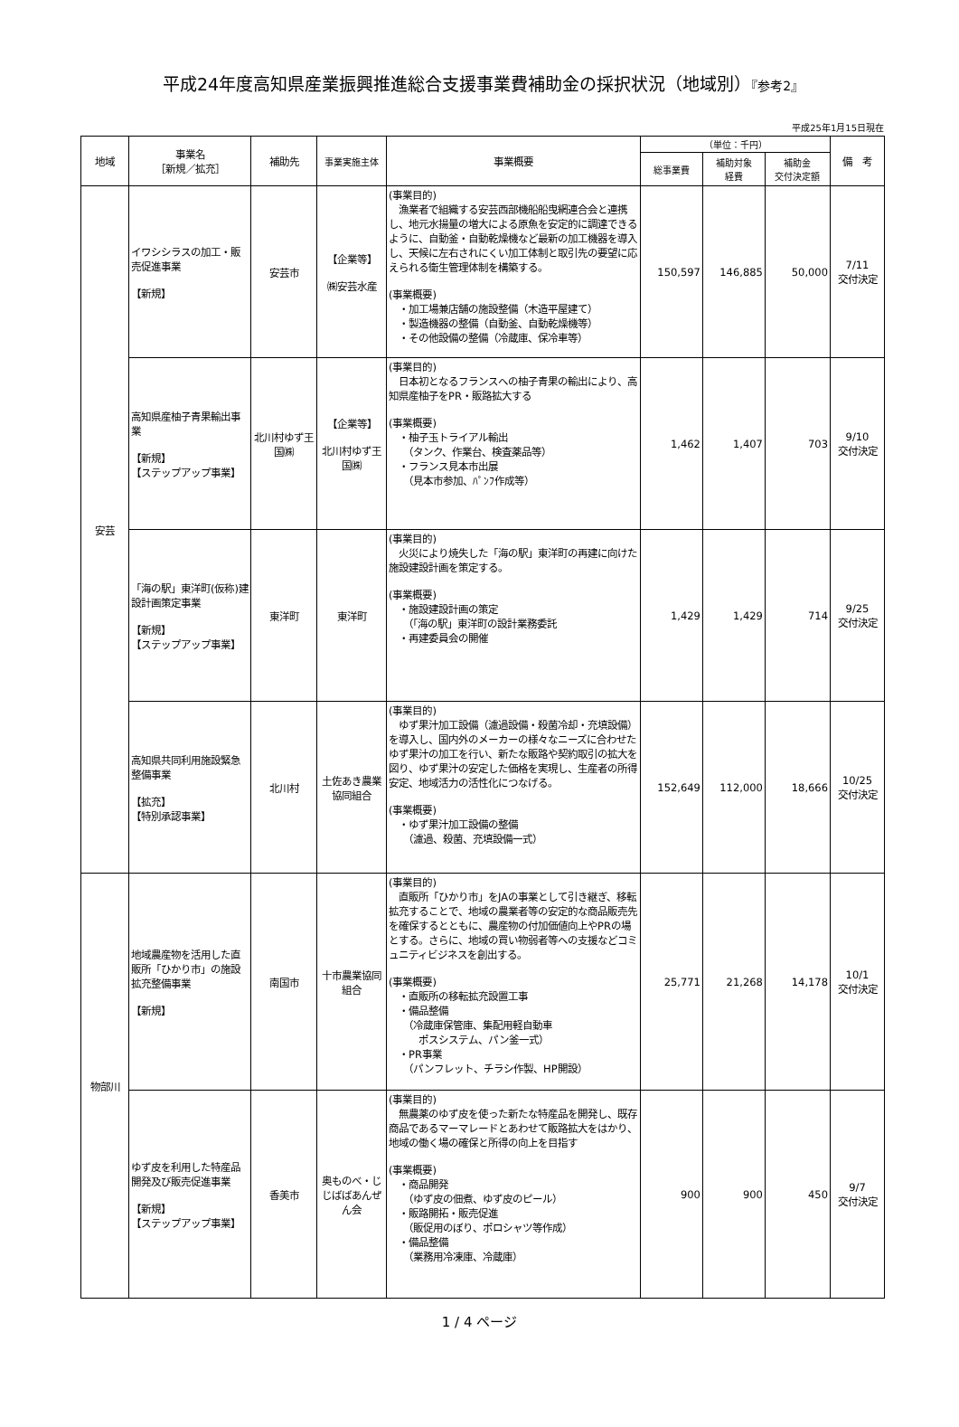平成24年度高知県産業振興推進総合支援事業費補助金の採択状況（地域別）『参考2』
平成25年1月15日現在
| 地域 | 事業名 ［新規／拡充］ | 補助先 | 事業実施主体 | 事業概要 | （単位：千円） | | | 備 考 |
| --- | --- | --- | --- | --- | --- | --- | --- | --- |
| | | | | | 総事業費 | 補助対象 経費 | 補助金 交付決定額 | |
| 安芸 | イワシシラスの加工・販売促進事業 【新規】 | 安芸市 | 【企業等】 ㈱安芸水産 | (事業目的) 漁業者で組織する安芸西部機船船曳網連合会と連携し、地元水揚量の増大による原魚を安定的に調達できるように、自動釜・自動乾燥機など最新の加工機器を導入し、天候に左右されにくい加工体制と取引先の要望に応えられる衛生管理体制を構築する。 (事業概要) ・加工場兼店舗の施設整備（木造平屋建て） ・製造機器の整備（自動釜、自動乾燥機等） ・その他設備の整備（冷蔵庫、保冷車等） | 150,597 | 146,885 | 50,000 | 7/11 交付決定 |
| | 高知県産柚子青果輸出事業 【新規】 【ステップアップ事業】 | 北川村ゆず王国㈱ | 【企業等】 北川村ゆず王国㈱ | (事業目的) 日本初となるフランスへの柚子青果の輸出により、高知県産柚子をPR・販路拡大する (事業概要) ・柚子玉トライアル輸出 （タンク、作業台、検査薬品等） ・フランス見本市出展 （見本市参加、ﾊﾟﾝﾌ作成等） | 1,462 | 1,407 | 703 | 9/10 交付決定 |
| | 「海の駅」東洋町(仮称)建設計画策定事業 【新規】 【ステップアップ事業】 | 東洋町 | 東洋町 | (事業目的) 火災により焼失した「海の駅」東洋町の再建に向けた施設建設計画を策定する。 (事業概要) ・施設建設計画の策定 （「海の駅」東洋町の設計業務委託 ・再建委員会の開催 | 1,429 | 1,429 | 714 | 9/25 交付決定 |
| | 高知県共同利用施設緊急整備事業 【拡充】 【特別承認事業】 | 北川村 | 土佐あき農業協同組合 | (事業目的) ゆず果汁加工設備（濾過設備・殺菌冷却・充填設備）を導入し、国内外のメーカーの様々なニーズに合わせたゆず果汁の加工を行い、新たな販路や契約取引の拡大を図り、ゆず果汁の安定した価格を実現し、生産者の所得安定、地域活力の活性化につなげる。 (事業概要) ・ゆず果汁加工設備の整備 （濾過、殺菌、充填設備一式） | 152,649 | 112,000 | 18,666 | 10/25 交付決定 |
| 物部川 | 地域農産物を活用した直販所「ひかり市」の施設拡充整備事業 【新規】 | 南国市 | 十市農業協同組合 | (事業目的) 直販所「ひかり市」をJAの事業として引き継ぎ、移転拡充することで、地域の農業者等の安定的な商品販売先を確保するとともに、農産物の付加価値向上やPRの場とする。さらに、地域の買い物弱者等への支援などコミュニティビジネスを創出する。 (事業概要) ・直販所の移転拡充設置工事 ・備品整備 （冷蔵庫保管庫、集配用軽自動車 ポスシステム、パン釜一式） ・PR事業 （パンフレット、チラシ作製、HP開設） | 25,771 | 21,268 | 14,178 | 10/1 交付決定 |
| | ゆず皮を利用した特産品開発及び販売促進事業 【新規】 【ステップアップ事業】 | 香美市 | 奥ものべ・じじばばあんぜん会 | (事業目的) 無農薬のゆず皮を使った新たな特産品を開発し、既存商品であるマーマレードとあわせて販路拡大をはかり、地域の働く場の確保と所得の向上を目指す (事業概要) ・商品開発 （ゆず皮の佃煮、ゆず皮のピール） ・販路開拓・販売促進 （販促用のぼり、ポロシャツ等作成） ・備品整備 （業務用冷凍庫、冷蔵庫） | 900 | 900 | 450 | 9/7 交付決定 |
1 / 4 ページ